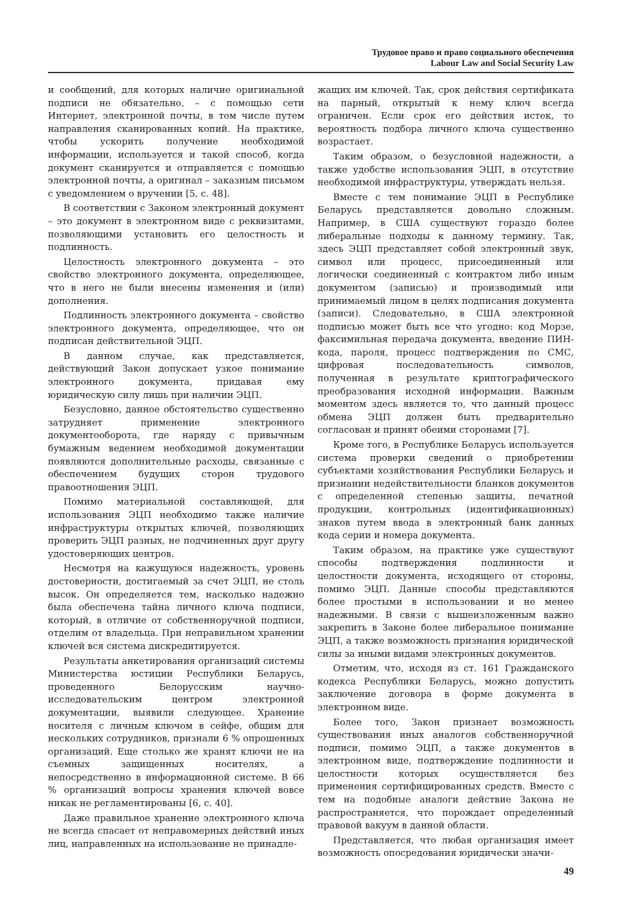Трудовое право и право социального обеспечения
Labour Law and Social Security Law
и сообщений, для которых наличие оригинальной подписи не обязательно, – с помощью сети Интернет, электронной почты, в том числе путем направления сканированных копий. На практике, чтобы ускорить получение необходимой информации, используется и такой способ, когда документ сканируется и отправляется с помощью электронной почты, а оригинал – заказным письмом с уведомлением о вручении [5, с. 48].
В соответствии с Законом электронный документ – это документ в электронном виде с реквизитами, позволяющими установить его целостность и подлинность.
Целостность электронного документа – это свойство электронного документа, определяющее, что в него не были внесены изменения и (или) дополнения.
Подлинность электронного документа – свойство электронного документа, определяющее, что он подписан действительной ЭЦП.
В данном случае, как представляется, действующий Закон допускает узкое понимание электронного документа, придавая ему юридическую силу лишь при наличии ЭЦП.
Безусловно, данное обстоятельство существенно затрудняет применение электронного документооборота, где наряду с привычным бумажным ведением необходимой документации появляются дополнительные расходы, связанные с обеспечением будущих сторон трудового правоотношения ЭЦП.
Помимо материальной составляющей, для использования ЭЦП необходимо также наличие инфраструктуры открытых ключей, позволяющих проверить ЭЦП разных, не подчиненных друг другу удостоверяющих центров.
Несмотря на кажущуюся надежность, уровень достоверности, достигаемый за счет ЭЦП, не столь высок. Он определяется тем, насколько надежно была обеспечена тайна личного ключа подписи, который, в отличие от собственноручной подписи, отделим от владельца. При неправильном хранении ключей вся система дискредитируется.
Результаты анкетирования организаций системы Министерства юстиции Республики Беларусь, проведенного Белорусским научно-исследовательским центром электронной документации, выявили следующее. Хранение носителя с личным ключом в сейфе, общим для нескольких сотрудников, признали 6 % опрошенных организаций. Еще столько же хранят ключи не на съемных защищенных носителях, а непосредственно в информационной системе. В 66 % организаций вопросы хранения ключей вовсе никак не регламентированы [6, с. 40].
Даже правильное хранение электронного ключа не всегда спасает от неправомерных действий иных лиц, направленных на использование не принадле-
жащих им ключей. Так, срок действия сертификата на парный, открытый к нему ключ всегда ограничен. Если срок его действия истек, то вероятность подбора личного ключа существенно возрастает.
Таким образом, о безусловной надежности, а также удобстве использования ЭЦП, в отсутствие необходимой инфраструктуры, утверждать нельзя.
Вместе с тем понимание ЭЦП в Республике Беларусь представляется довольно сложным. Например, в США существуют гораздо более либеральные подходы к данному термину. Так, здесь ЭЦП представляет собой электронный звук, символ или процесс, присоединенный или логически соединенный с контрактом либо иным документом (записью) и производимый или принимаемый лицом в целях подписания документа (записи). Следовательно, в США электронной подписью может быть все что угодно: код Морзе, факсимильная передача документа, введение ПИН-кода, пароля, процесс подтверждения по СМС, цифровая последовательность символов, полученная в результате криптографического преобразования исходной информации. Важным моментом здесь является то, что данный процесс обмена ЭЦП должен быть предварительно согласован и принят обеими сторонами [7].
Кроме того, в Республике Беларусь используется система проверки сведений о приобретении субъектами хозяйствования Республики Беларусь и признании недействительности бланков документов с определенной степенью защиты, печатной продукции, контрольных (идентификационных) знаков путем ввода в электронный банк данных кода серии и номера документа.
Таким образом, на практике уже существуют способы подтверждения подлинности и целостности документа, исходящего от стороны, помимо ЭЦП. Данные способы представляются более простыми в использовании и не менее надежными. В связи с вышеизложенным важно закрепить в Законе более либеральное понимание ЭЦП, а также возможность признания юридической силы за иными видами электронных документов.
Отметим, что, исходя из ст. 161 Гражданского кодекса Республики Беларусь, можно допустить заключение договора в форме документа в электронном виде.
Более того, Закон признает возможность существования иных аналогов собственноручной подписи, помимо ЭЦП, а также документов в электронном виде, подтверждение подлинности и целостности которых осуществляется без применения сертифицированных средств. Вместе с тем на подобные аналоги действие Закона не распространяется, что порождает определенный правовой вакуум в данной области.
Представляется, что любая организация имеет возможность опосредования юридически значи-
49